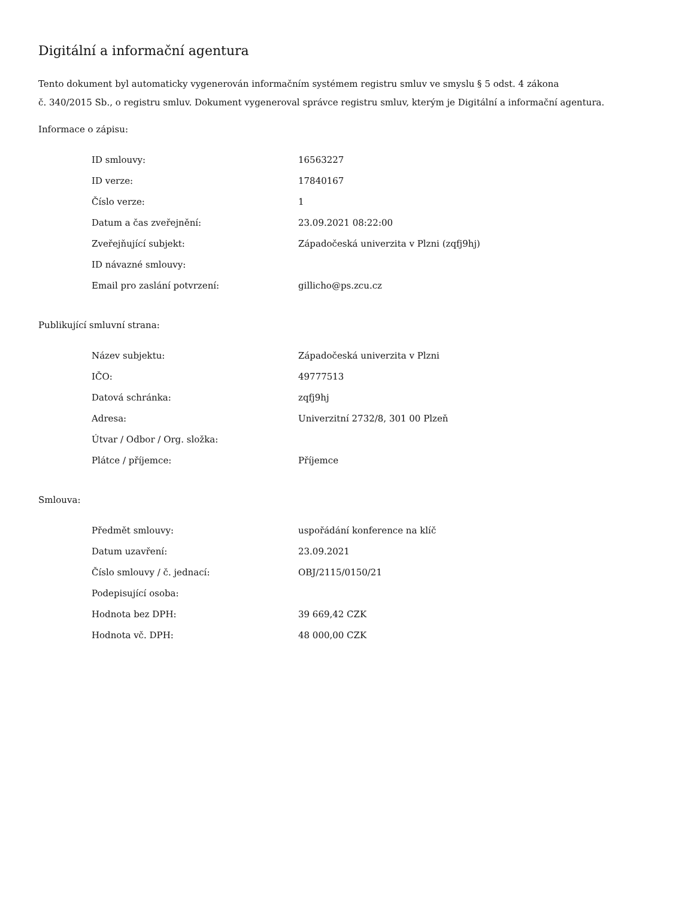Digitální a informační agentura
Tento dokument byl automaticky vygenerován informačním systémem registru smluv ve smyslu § 5 odst. 4 zákona
č. 340/2015 Sb., o registru smluv. Dokument vygeneroval správce registru smluv, kterým je Digitální a informační agentura.
Informace o zápisu:
| ID smlouvy: | 16563227 |
| ID verze: | 17840167 |
| Číslo verze: | 1 |
| Datum a čas zveřejnění: | 23.09.2021 08:22:00 |
| Zveřejňující subjekt: | Západočeská univerzita v Plzni (zqfj9hj) |
| ID návazné smlouvy: | |
| Email pro zaslání potvrzení: | gillicho@ps.zcu.cz |
Publikující smluvní strana:
| Název subjektu: | Západočeská univerzita v Plzni |
| IČO: | 49777513 |
| Datová schránka: | zqfj9hj |
| Adresa: | Univerzitní 2732/8, 301 00 Plzeň |
| Útvar / Odbor / Org. složka: | |
| Plátce / příjemce: | Příjemce |
Smlouva:
| Předmět smlouvy: | uspořádání konference na klíč |
| Datum uzavření: | 23.09.2021 |
| Číslo smlouvy / č. jednací: | OBJ/2115/0150/21 |
| Podepisující osoba: | |
| Hodnota bez DPH: | 39 669,42 CZK |
| Hodnota vč. DPH: | 48 000,00 CZK |